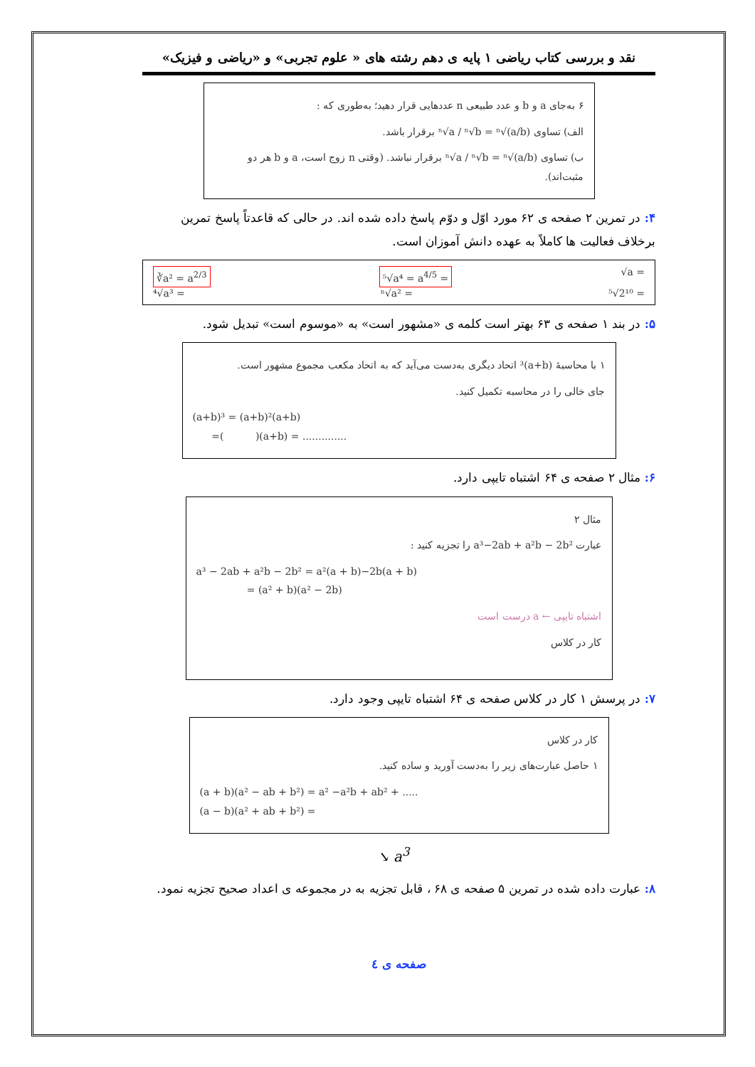نقد و بررسی کتاب ریاضی ۱ پایه ی دهم رشته های « علوم تجربی» و «ریاضی و فیزیک»
۶ به‌جای a و b و عدد طبیعی n عددهایی قرار دهید؛ به‌طوری که :
الف) تساوی ⁿ√a / ⁿ√b = ⁿ√(a/b) برقرار باشد.
ب) تساوی ⁿ√a / ⁿ√b = ⁿ√(a/b) برقرار نباشد. (وقتی n زوج است، a و b هر دو مثبت‌اند).
۴: در تمرین ۲ صفحه ی ۶۲ مورد اوّل و دوّم پاسخ داده شده اند. در حالی که قاعدتاً پاسخ تمرین برخلاف فعالیت ها کاملاً به عهده دانش آموزان است.
∛a² = a<sup>2/3</sup> ⁵√a⁴ = a<sup>4/5</sup> = √a =
⁴√a³ = ⁿ√a² = ⁵√2¹⁰ =
۵: در بند ۱ صفحه ی ۶۳ بهتر است کلمه ی «مشهور است» به «موسوم است» تبدیل شود.
۱ با محاسبهٔ (a+b)³ اتحاد دیگری به‌دست می‌آید که به اتحاد مکعب مجموع مشهور است.
جای خالی را در محاسبه تکمیل کنید.
(a+b)³ = (a+b)²(a+b)
=( )(a+b) = ..............
۶: مثال ۲ صفحه ی ۶۴ اشتباه تایپی دارد.
مثال ۲
عبارت a³−2ab + a²b − 2b² را تجزیه کنید :
a³ − 2ab + a²b − 2b² = a²(a + b)−2b(a + b)
= (a² + b)(a² − 2b)
اشتباه تایپی ← a درست است
کار در کلاس
۷: در پرسش ۱ کار در کلاس صفحه ی ۶۴ اشتباه تایپی وجود دارد.
کار در کلاس
۱ حاصل عبارت‌های زیر را به‌دست آورید و ساده کنید.
(a + b)(a² − ab + b²) = a² −a²b + ab² + .....
(a − b)(a² + ab + b²) =
↘ a<sup>3</sup>
۸: عبارت داده شده در تمرین ۵ صفحه ی ۶۸ ، قابل تجزیه به در مجموعه ی اعداد صحیح تجزیه نمود.
صفحه ی ٤